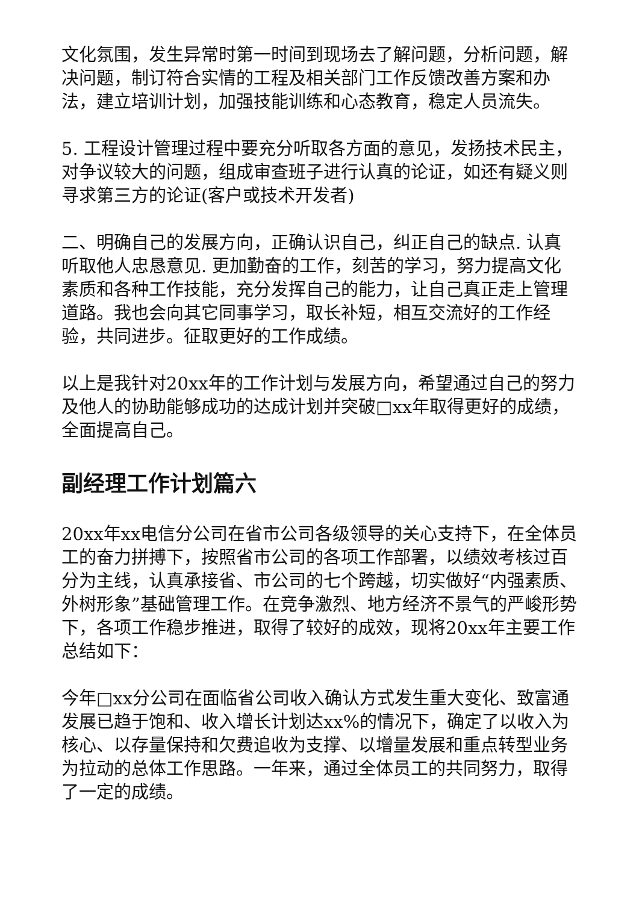文化氛围，发生异常时第一时间到现场去了解问题，分析问题，解决问题，制订符合实情的工程及相关部门工作反馈改善方案和办法，建立培训计划，加强技能训练和心态教育，稳定人员流失。
5. 工程设计管理过程中要充分听取各方面的意见，发扬技术民主，对争议较大的问题，组成审查班子进行认真的论证，如还有疑义则寻求第三方的论证(客户或技术开发者)
二、明确自己的发展方向，正确认识自己，纠正自己的缺点. 认真听取他人忠恳意见. 更加勤奋的工作，刻苦的学习，努力提高文化素质和各种工作技能，充分发挥自己的能力，让自己真正走上管理道路。我也会向其它同事学习，取长补短，相互交流好的工作经验，共同进步。征取更好的工作成绩。
以上是我针对20xx年的工作计划与发展方向，希望通过自己的努力及他人的协助能够成功的达成计划并突破□xx年取得更好的成绩，全面提高自己。
副经理工作计划篇六
20xx年xx电信分公司在省市公司各级领导的关心支持下，在全体员工的奋力拼搏下，按照省市公司的各项工作部署，以绩效考核过百分为主线，认真承接省、市公司的七个跨越，切实做好“内强素质、外树形象”基础管理工作。在竞争激烈、地方经济不景气的严峻形势下，各项工作稳步推进，取得了较好的成效，现将20xx年主要工作总结如下：
今年□xx分公司在面临省公司收入确认方式发生重大变化、致富通发展已趋于饱和、收入增长计划达xx%的情况下，确定了以收入为核心、以存量保持和欠费追收为支撑、以增量发展和重点转型业务为拉动的总体工作思路。一年来，通过全体员工的共同努力，取得了一定的成绩。